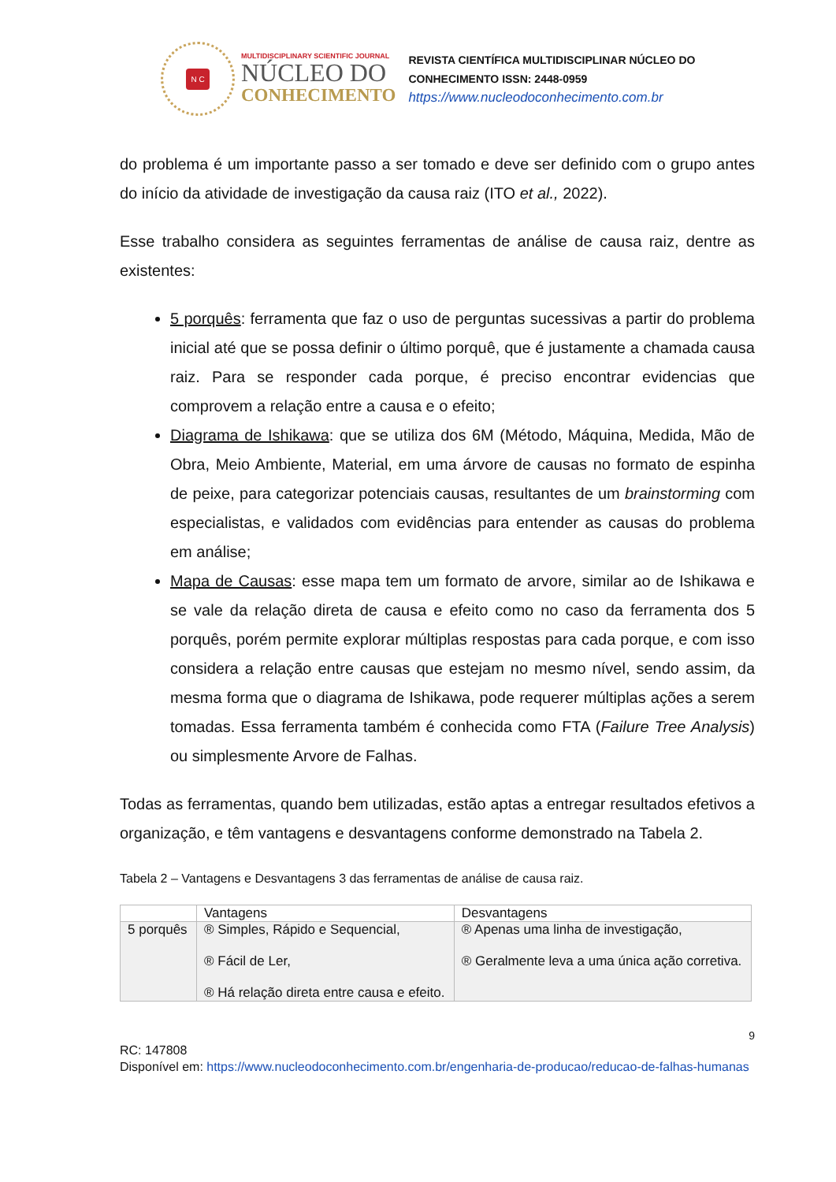N C
MULTIDISCIPLINARY SCIENTIFIC JOURNAL
NÚCLEO DO
CONHECIMENTO
REVISTA CIENTÍFICA MULTIDISCIPLINAR NÚCLEO DO
CONHECIMENTO ISSN: 2448-0959
https://www.nucleodoconhecimento.com.br
do problema é um importante passo a ser tomado e deve ser definido com o grupo antes do início da atividade de investigação da causa raiz (ITO et al., 2022).
Esse trabalho considera as seguintes ferramentas de análise de causa raiz, dentre as existentes:
5 porquês: ferramenta que faz o uso de perguntas sucessivas a partir do problema inicial até que se possa definir o último porquê, que é justamente a chamada causa raiz. Para se responder cada porque, é preciso encontrar evidencias que comprovem a relação entre a causa e o efeito;
Diagrama de Ishikawa: que se utiliza dos 6M (Método, Máquina, Medida, Mão de Obra, Meio Ambiente, Material, em uma árvore de causas no formato de espinha de peixe, para categorizar potenciais causas, resultantes de um brainstorming com especialistas, e validados com evidências para entender as causas do problema em análise;
Mapa de Causas: esse mapa tem um formato de arvore, similar ao de Ishikawa e se vale da relação direta de causa e efeito como no caso da ferramenta dos 5 porquês, porém permite explorar múltiplas respostas para cada porque, e com isso considera a relação entre causas que estejam no mesmo nível, sendo assim, da mesma forma que o diagrama de Ishikawa, pode requerer múltiplas ações a serem tomadas. Essa ferramenta também é conhecida como FTA (Failure Tree Analysis) ou simplesmente Arvore de Falhas.
Todas as ferramentas, quando bem utilizadas, estão aptas a entregar resultados efetivos a organização, e têm vantagens e desvantagens conforme demonstrado na Tabela 2.
Tabela 2 – Vantagens e Desvantagens 3 das ferramentas de análise de causa raiz.
| | Vantagens | Desvantagens |
| 5 porquês | ® Simples, Rápido e Sequencial, ® Fácil de Ler, ® Há relação direta entre causa e efeito. | ® Apenas uma linha de investigação, ® Geralmente leva a uma única ação corretiva. |
9
RC: 147808
Disponível em: https://www.nucleodoconhecimento.com.br/engenharia-de-producao/reducao-de-falhas-humanas